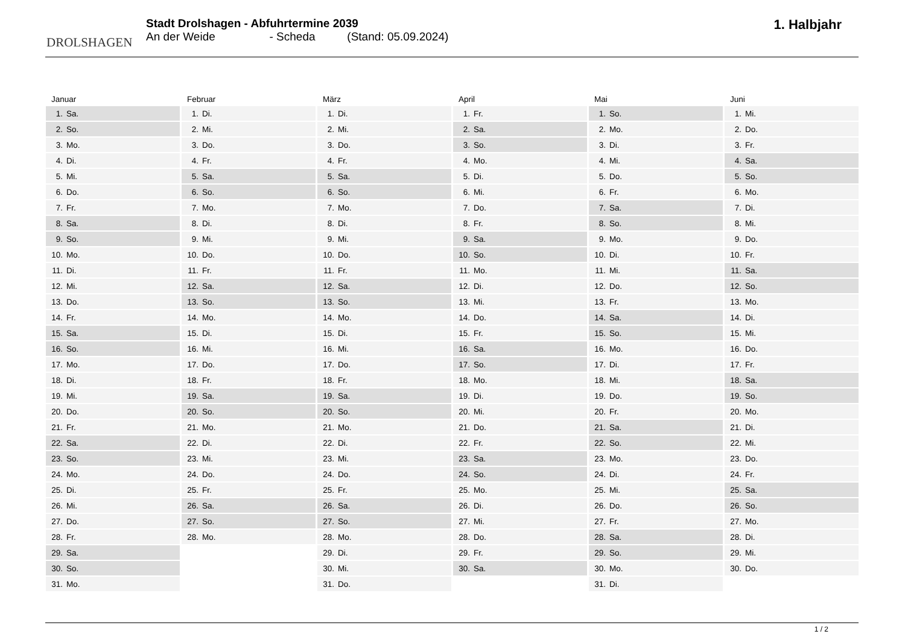DROLSHAGEN
Stadt Drolshagen - Abfuhrtermine 2039
An der Weide - Scheda (Stand: 05.09.2024)
1. Halbjahr
| Januar | |
| --- | --- |
| 1. | Sa. |
| 2. | So. |
| 3. | Mo. |
| 4. | Di. |
| 5. | Mi. |
| 6. | Do. |
| 7. | Fr. |
| 8. | Sa. |
| 9. | So. |
| 10. | Mo. |
| 11. | Di. |
| 12. | Mi. |
| 13. | Do. |
| 14. | Fr. |
| 15. | Sa. |
| 16. | So. |
| 17. | Mo. |
| 18. | Di. |
| 19. | Mi. |
| 20. | Do. |
| 21. | Fr. |
| 22. | Sa. |
| 23. | So. |
| 24. | Mo. |
| 25. | Di. |
| 26. | Mi. |
| 27. | Do. |
| 28. | Fr. |
| 29. | Sa. |
| 30. | So. |
| 31. | Mo. |
| Februar | |
| --- | --- |
| 1. | Di. |
| 2. | Mi. |
| 3. | Do. |
| 4. | Fr. |
| 5. | Sa. |
| 6. | So. |
| 7. | Mo. |
| 8. | Di. |
| 9. | Mi. |
| 10. | Do. |
| 11. | Fr. |
| 12. | Sa. |
| 13. | So. |
| 14. | Mo. |
| 15. | Di. |
| 16. | Mi. |
| 17. | Do. |
| 18. | Fr. |
| 19. | Sa. |
| 20. | So. |
| 21. | Mo. |
| 22. | Di. |
| 23. | Mi. |
| 24. | Do. |
| 25. | Fr. |
| 26. | Sa. |
| 27. | So. |
| 28. | Mo. |
| März | |
| --- | --- |
| 1. | Di. |
| 2. | Mi. |
| 3. | Do. |
| 4. | Fr. |
| 5. | Sa. |
| 6. | So. |
| 7. | Mo. |
| 8. | Di. |
| 9. | Mi. |
| 10. | Do. |
| 11. | Fr. |
| 12. | Sa. |
| 13. | So. |
| 14. | Mo. |
| 15. | Di. |
| 16. | Mi. |
| 17. | Do. |
| 18. | Fr. |
| 19. | Sa. |
| 20. | So. |
| 21. | Mo. |
| 22. | Di. |
| 23. | Mi. |
| 24. | Do. |
| 25. | Fr. |
| 26. | Sa. |
| 27. | So. |
| 28. | Mo. |
| 29. | Di. |
| 30. | Mi. |
| 31. | Do. |
| April | |
| --- | --- |
| 1. | Fr. |
| 2. | Sa. |
| 3. | So. |
| 4. | Mo. |
| 5. | Di. |
| 6. | Mi. |
| 7. | Do. |
| 8. | Fr. |
| 9. | Sa. |
| 10. | So. |
| 11. | Mo. |
| 12. | Di. |
| 13. | Mi. |
| 14. | Do. |
| 15. | Fr. |
| 16. | Sa. |
| 17. | So. |
| 18. | Mo. |
| 19. | Di. |
| 20. | Mi. |
| 21. | Do. |
| 22. | Fr. |
| 23. | Sa. |
| 24. | So. |
| 25. | Mo. |
| 26. | Di. |
| 27. | Mi. |
| 28. | Do. |
| 29. | Fr. |
| 30. | Sa. |
| Mai | |
| --- | --- |
| 1. | So. |
| 2. | Mo. |
| 3. | Di. |
| 4. | Mi. |
| 5. | Do. |
| 6. | Fr. |
| 7. | Sa. |
| 8. | So. |
| 9. | Mo. |
| 10. | Di. |
| 11. | Mi. |
| 12. | Do. |
| 13. | Fr. |
| 14. | Sa. |
| 15. | So. |
| 16. | Mo. |
| 17. | Di. |
| 18. | Mi. |
| 19. | Do. |
| 20. | Fr. |
| 21. | Sa. |
| 22. | So. |
| 23. | Mo. |
| 24. | Di. |
| 25. | Mi. |
| 26. | Do. |
| 27. | Fr. |
| 28. | Sa. |
| 29. | So. |
| 30. | Mo. |
| 31. | Di. |
| Juni | |
| --- | --- |
| 1. | Mi. |
| 2. | Do. |
| 3. | Fr. |
| 4. | Sa. |
| 5. | So. |
| 6. | Mo. |
| 7. | Di. |
| 8. | Mi. |
| 9. | Do. |
| 10. | Fr. |
| 11. | Sa. |
| 12. | So. |
| 13. | Mo. |
| 14. | Di. |
| 15. | Mi. |
| 16. | Do. |
| 17. | Fr. |
| 18. | Sa. |
| 19. | So. |
| 20. | Mo. |
| 21. | Di. |
| 22. | Mi. |
| 23. | Do. |
| 24. | Fr. |
| 25. | Sa. |
| 26. | So. |
| 27. | Mo. |
| 28. | Di. |
| 29. | Mi. |
| 30. | Do. |
1 / 2